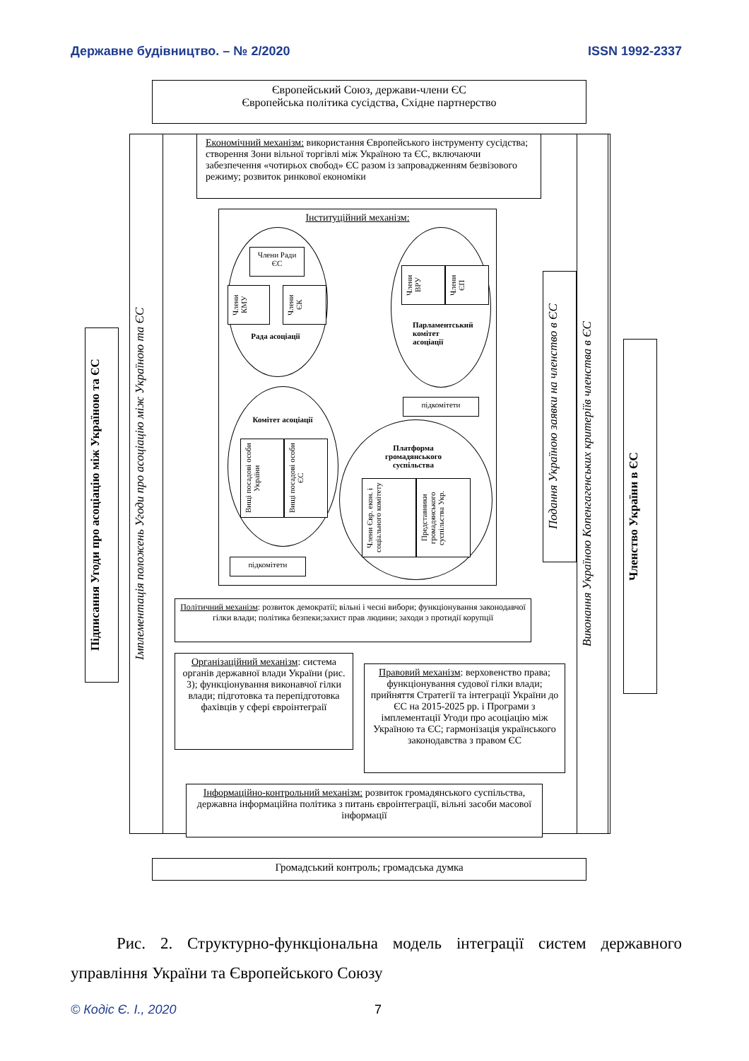Державне будівництво. – № 2/2020 ISSN 1992-2337
Європейський Союз, держави-члени ЄС
Європейська політика сусідства, Східне партнерство
Підписання Угоди про асоціацію між Україною та ЄС
Імплементація положень Угоди про асоціацію між Україною та ЄС
Економічний механізм: використання Європейського інструменту сусідства; створення Зони вільної торгівлі між Україною та ЄС, включаючи забезпечення «чотирьох свобод» ЄС разом із запровадженням безвізового режиму; розвиток ринкової економіки
Інституційний механізм:
Члени Ради ЄС
Члени КМУ
Члени ЄК
Рада асоціації
Члени ВРУ
Члени ЄП
Парламентський комітет асоціації
підкомітети
Комітет асоціації
Вищі посадові особи України
Вищі посадові особи ЄС
підкомітети
Платформа громадянського суспільства
Члени Євр. екон. і соціального комітету
Представники громадянського суспільства Укр.
Подання Україною заявки на членство в ЄС
Виконання Україною Копенгагенських критеріїв членства в ЄС
Членство України в ЄС
Політичний механізм: розвиток демократії; вільні і чесні вибори; функціонування законодавчої гілки влади; політика безпеки;захист прав людини; заходи з протидії корупції
Організаційний механізм: система органів державної влади України (рис. 3); функціонування виконавчої гілки влади; підготовка та перепідготовка фахівців у сфері євроінтеграії
Правовий механізм: верховенство права; функціонування судової гілки влади; прийняття Стратегії та інтеграції України до ЄС на 2015-2025 рр. і Програми з імплементації Угоди про асоціацію між Україною та ЄС; гармонізація українського законодавства з правом ЄС
Інформаційно-контрольний механізм: розвиток громадянського суспільства, державна інформаційна політика з питань євроінтеграції, вільні засоби масової інформації
Громадський контроль; громадська думка
Рис. 2. Структурно-функціональна модель інтеграції систем державного управління України та Європейського Союзу
© Кодіс Є. І., 2020 7